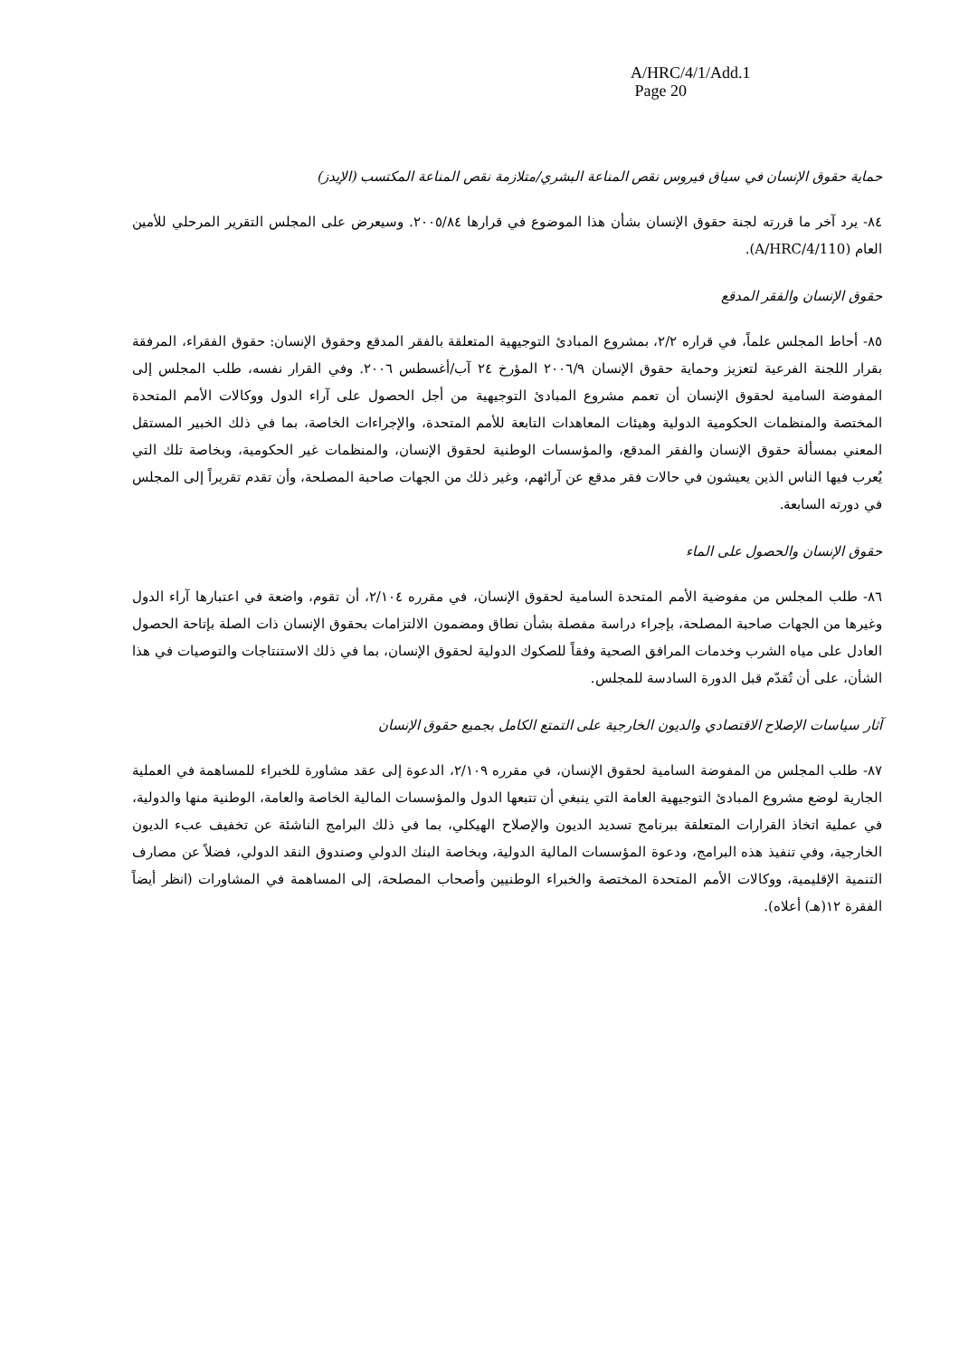A/HRC/4/1/Add.1
Page 20
حماية حقوق الإنسان في سياق فيروس نقص المناعة البشري/متلازمة نقص المناعة المكتسب (الإيدز)
٨٤- يرد آخر ما قررته لجنة حقوق الإنسان بشأن هذا الموضوع في قرارها ٢٠٠٥/٨٤. وسيعرض على المجلس التقرير المرحلي للأمين العام (A/HRC/4/110).
حقوق الإنسان والفقر المدقع
٨٥- أحاط المجلس علماً، في قراره ٢/٢، بمشروع المبادئ التوجيهية المتعلقة بالفقر المدقع وحقوق الإنسان: حقوق الفقراء، المرفقة بقرار اللجنة الفرعية لتعزيز وحماية حقوق الإنسان ٢٠٠٦/٩ المؤرخ ٢٤ آب/أغسطس ٢٠٠٦. وفي القرار نفسه، طلب المجلس إلى المفوضة السامية لحقوق الإنسان أن تعمم مشروع المبادئ التوجيهية من أجل الحصول على آراء الدول ووكالات الأمم المتحدة المختصة والمنظمات الحكومية الدولية وهيئات المعاهدات التابعة للأمم المتحدة، والإجراءات الخاصة، بما في ذلك الخبير المستقل المعني بمسألة حقوق الإنسان والفقر المدقع، والمؤسسات الوطنية لحقوق الإنسان، والمنظمات غير الحكومية، وبخاصة تلك التي يُعرب فيها الناس الذين يعيشون في حالات فقر مدقع عن آرائهم، وغير ذلك من الجهات صاحبة المصلحة، وأن تقدم تقريراً إلى المجلس في دورته السابعة.
حقوق الإنسان والحصول على الماء
٨٦- طلب المجلس من مفوضية الأمم المتحدة السامية لحقوق الإنسان، في مقرره ٢/١٠٤، أن تقوم، واضعة في اعتبارها آراء الدول وغيرها من الجهات صاحبة المصلحة، بإجراء دراسة مفصلة بشأن نطاق ومضمون الالتزامات بحقوق الإنسان ذات الصلة بإتاحة الحصول العادل على مياه الشرب وخدمات المرافق الصحية وفقاً للصكوك الدولية لحقوق الإنسان، بما في ذلك الاستنتاجات والتوصيات في هذا الشأن، على أن تُقدّم قبل الدورة السادسة للمجلس.
آثار سياسات الإصلاح الاقتصادي والديون الخارجية على التمتع الكامل بجميع حقوق الإنسان
٨٧- طلب المجلس من المفوضة السامية لحقوق الإنسان، في مقرره ٢/١٠٩، الدعوة إلى عقد مشاورة للخبراء للمساهمة في العملية الجارية لوضع مشروع المبادئ التوجيهية العامة التي ينبغي أن تتبعها الدول والمؤسسات المالية الخاصة والعامة، الوطنية منها والدولية، في عملية اتخاذ القرارات المتعلقة ببرنامج تسديد الديون والإصلاح الهيكلي، بما في ذلك البرامج الناشئة عن تخفيف عبء الديون الخارجية، وفي تنفيذ هذه البرامج، ودعوة المؤسسات المالية الدولية، وبخاصة البنك الدولي وصندوق النقد الدولي، فضلاً عن مصارف التنمية الإقليمية، ووكالات الأمم المتحدة المختصة والخبراء الوطنيين وأصحاب المصلحة، إلى المساهمة في المشاورات (انظر أيضاً الفقرة ١٢(هـ) أعلاه).